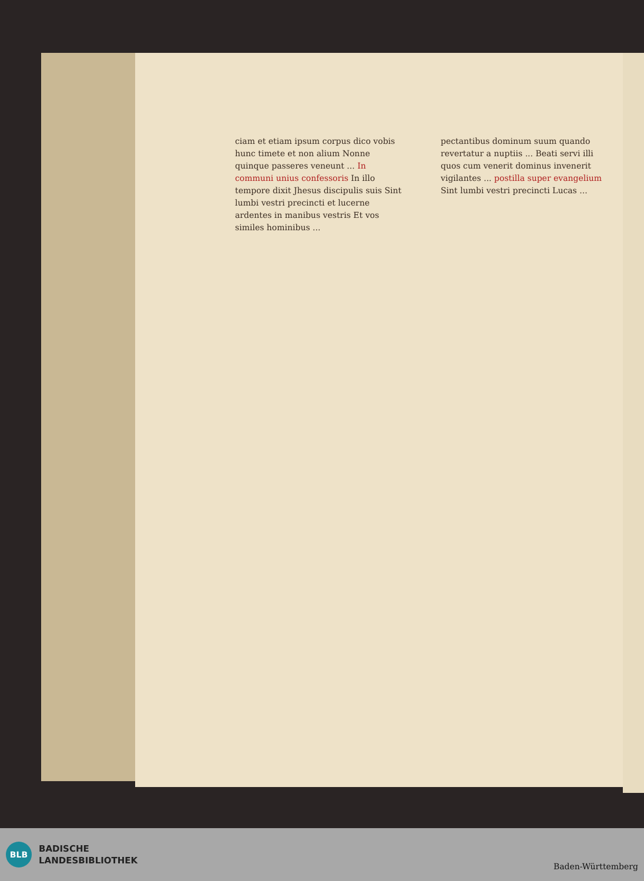ciam et etiam ipsum corpus dico vobis hunc timete et non alium Nonne quinque passeres veneunt ... In communi unius confessoris In illo tempore dixit Jhesus discipulis suis Sint lumbi vestri precincti et lucerne ardentes in manibus vestris Et vos similes hominibus ...
pectantibus dominum suum quando revertatur a nuptiis ... Beati servi illi quos cum venerit dominus invenerit vigilantes ... postilla super evangelium Sint lumbi vestri precincti Lucas ...
BLB
BADISCHE
LANDESBIBLIOTHEK
Baden-Württemberg